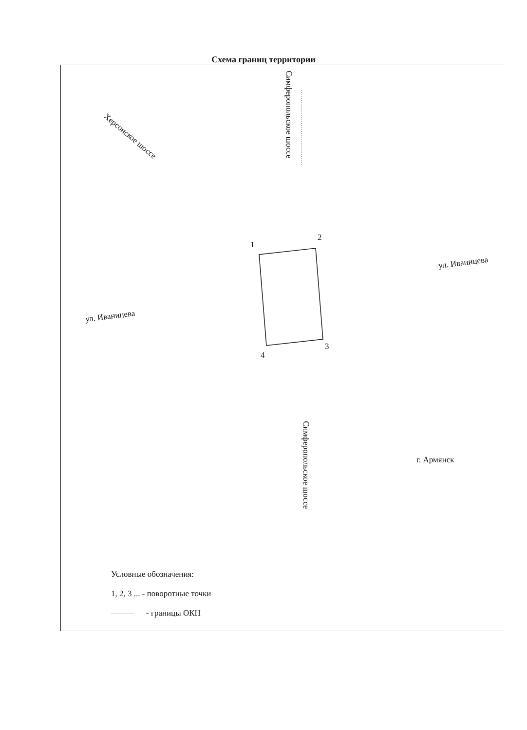Схема границ территории
Симферопольское шоссе
Херсонское шоссе
1
2
3
4
ул. Иваницева
ул. Иваницева
Симферопольское шоссе
г. Армянск
Условные обозначения:
1, 2, 3 ... - поворотные точки
- границы ОКН